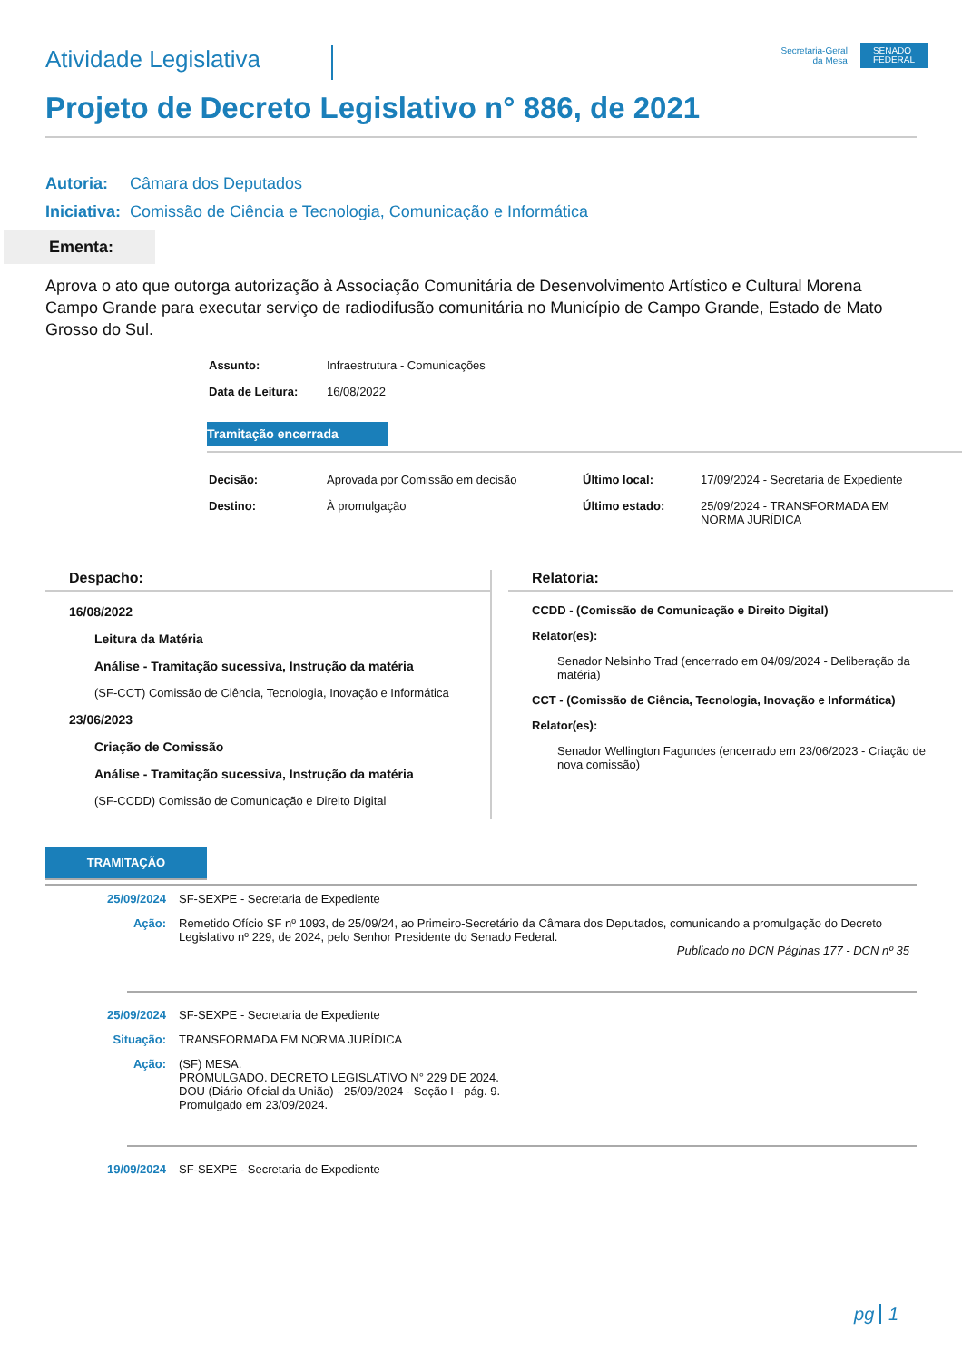Atividade Legislativa
Secretaria-Geral
da Mesa
SENADO
FEDERAL
Projeto de Decreto Legislativo n° 886, de 2021
Autoria: Câmara dos Deputados
Iniciativa: Comissão de Ciência e Tecnologia, Comunicação e Informática
Ementa:
Aprova o ato que outorga autorização à Associação Comunitária de Desenvolvimento Artístico e Cultural Morena Campo Grande para executar serviço de radiodifusão comunitária no Município de Campo Grande, Estado de Mato Grosso do Sul.
| Assunto: | Infraestrutura - Comunicações |
| Data de Leitura: | 16/08/2022 |
Tramitação encerrada
| Decisão: | Aprovada por Comissão em decisão | Último local: | 17/09/2024 - Secretaria de Expediente |
| Destino: | À promulgação | Último estado: | 25/09/2024 - TRANSFORMADA EM NORMA JURÍDICA |
Despacho:
16/08/2022
Leitura da Matéria
Análise - Tramitação sucessiva, Instrução da matéria
(SF-CCT) Comissão de Ciência, Tecnologia, Inovação e Informática
23/06/2023
Criação de Comissão
Análise - Tramitação sucessiva, Instrução da matéria
(SF-CCDD) Comissão de Comunicação e Direito Digital
Relatoria:
CCDD - (Comissão de Comunicação e Direito Digital)
Relator(es):
Senador Nelsinho Trad (encerrado em 04/09/2024 - Deliberação da matéria)
CCT - (Comissão de Ciência, Tecnologia, Inovação e Informática)
Relator(es):
Senador Wellington Fagundes (encerrado em 23/06/2023 - Criação de nova comissão)
TRAMITAÇÃO
| 25/09/2024 | SF-SEXPE - Secretaria de Expediente |
| Ação: | Remetido Ofício SF nº 1093, de 25/09/24, ao Primeiro-Secretário da Câmara dos Deputados, comunicando a promulgação do Decreto Legislativo nº 229, de 2024, pelo Senhor Presidente do Senado Federal. Publicado no DCN Páginas 177 - DCN nº 35 |
| 25/09/2024 | SF-SEXPE - Secretaria de Expediente |
| Situação: | TRANSFORMADA EM NORMA JURÍDICA |
| Ação: | (SF) MESA. PROMULGADO. DECRETO LEGISLATIVO N° 229 DE 2024. DOU (Diário Oficial da União) - 25/09/2024 - Seção I - pág. 9. Promulgado em 23/09/2024. |
| 19/09/2024 | SF-SEXPE - Secretaria de Expediente |
pg 1